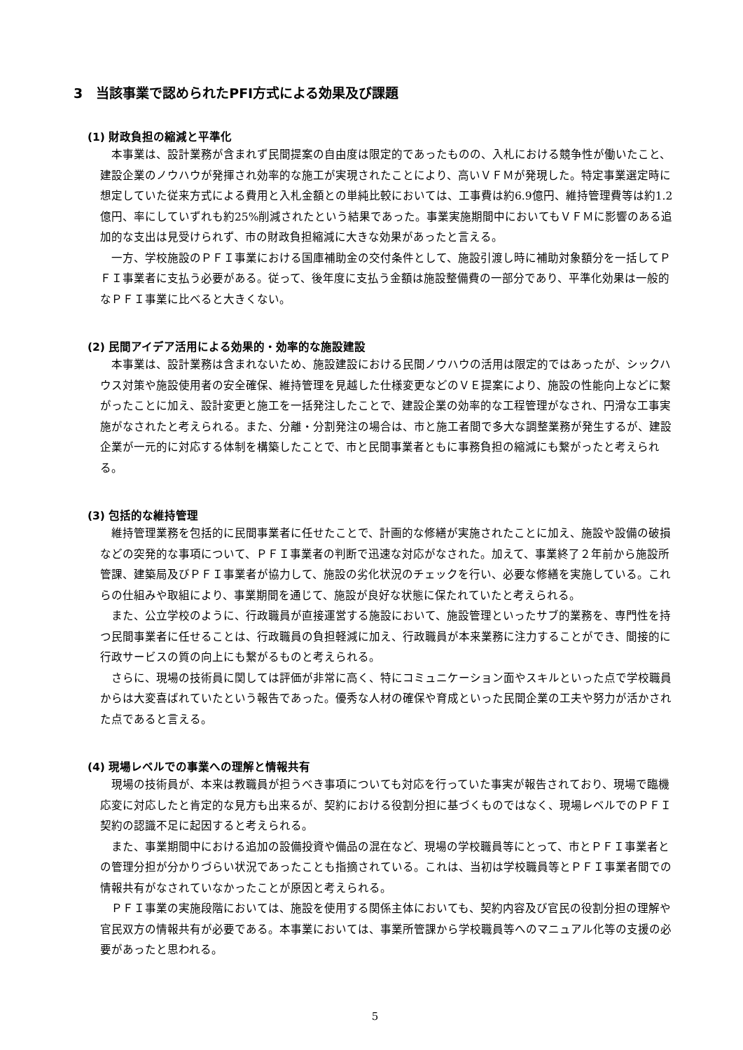3　当該事業で認められたPFI方式による効果及び課題
(1) 財政負担の縮減と平準化
本事業は、設計業務が含まれず民間提案の自由度は限定的であったものの、入札における競争性が働いたこと、建設企業のノウハウが発揮され効率的な施工が実現されたことにより、高いＶＦＭが発現した。特定事業選定時に想定していた従来方式による費用と入札金額との単純比較においては、工事費は約6.9億円、維持管理費等は約1.2億円、率にしていずれも約25%削減されたという結果であった。事業実施期間中においてもＶＦＭに影響のある追加的な支出は見受けられず、市の財政負担縮減に大きな効果があったと言える。
一方、学校施設のＰＦＩ事業における国庫補助金の交付条件として、施設引渡し時に補助対象額分を一括してＰＦＩ事業者に支払う必要がある。従って、後年度に支払う金額は施設整備費の一部分であり、平準化効果は一般的なＰＦＩ事業に比べると大きくない。
(2) 民間アイデア活用による効果的・効率的な施設建設
本事業は、設計業務は含まれないため、施設建設における民間ノウハウの活用は限定的ではあったが、シックハウス対策や施設使用者の安全確保、維持管理を見越した仕様変更などのＶＥ提案により、施設の性能向上などに繋がったことに加え、設計変更と施工を一括発注したことで、建設企業の効率的な工程管理がなされ、円滑な工事実施がなされたと考えられる。また、分離・分割発注の場合は、市と施工者間で多大な調整業務が発生するが、建設企業が一元的に対応する体制を構築したことで、市と民間事業者ともに事務負担の縮減にも繋がったと考えられる。
(3) 包括的な維持管理
維持管理業務を包括的に民間事業者に任せたことで、計画的な修繕が実施されたことに加え、施設や設備の破損などの突発的な事項について、ＰＦＩ事業者の判断で迅速な対応がなされた。加えて、事業終了２年前から施設所管課、建築局及びＰＦＩ事業者が協力して、施設の劣化状況のチェックを行い、必要な修繕を実施している。これらの仕組みや取組により、事業期間を通じて、施設が良好な状態に保たれていたと考えられる。
また、公立学校のように、行政職員が直接運営する施設において、施設管理といったサブ的業務を、専門性を持つ民間事業者に任せることは、行政職員の負担軽減に加え、行政職員が本来業務に注力することができ、間接的に行政サービスの質の向上にも繋がるものと考えられる。
さらに、現場の技術員に関しては評価が非常に高く、特にコミュニケーション面やスキルといった点で学校職員からは大変喜ばれていたという報告であった。優秀な人材の確保や育成といった民間企業の工夫や努力が活かされた点であると言える。
(4) 現場レベルでの事業への理解と情報共有
現場の技術員が、本来は教職員が担うべき事項についても対応を行っていた事実が報告されており、現場で臨機応変に対応したと肯定的な見方も出来るが、契約における役割分担に基づくものではなく、現場レベルでのＰＦＩ契約の認識不足に起因すると考えられる。
また、事業期間中における追加の設備投資や備品の混在など、現場の学校職員等にとって、市とＰＦＩ事業者との管理分担が分かりづらい状況であったことも指摘されている。これは、当初は学校職員等とＰＦＩ事業者間での情報共有がなされていなかったことが原因と考えられる。
ＰＦＩ事業の実施段階においては、施設を使用する関係主体においても、契約内容及び官民の役割分担の理解や官民双方の情報共有が必要である。本事業においては、事業所管課から学校職員等へのマニュアル化等の支援の必要があったと思われる。
5